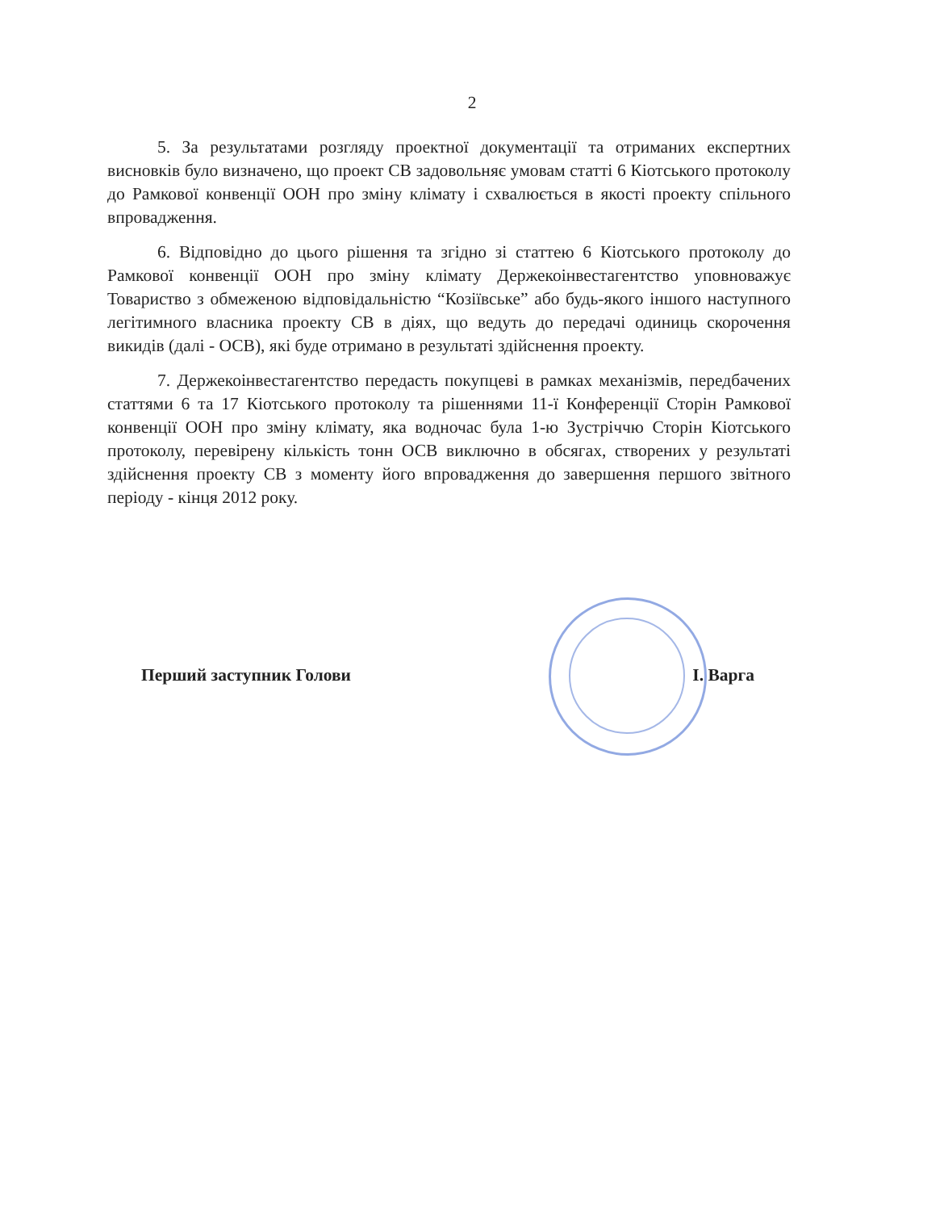2
5. За результатами розгляду проектної документації та отриманих експертних висновків було визначено, що проект СВ задовольняє умовам статті 6 Кіотського протоколу до Рамкової конвенції ООН про зміну клімату і схвалюється в якості проекту спільного впровадження.
6. Відповідно до цього рішення та згідно зі статтею 6 Кіотського протоколу до Рамкової конвенції ООН про зміну клімату Держекоінвестагентство уповноважує Товариство з обмеженою відповідальністю “Козіївське” або будь-якого іншого наступного легітимного власника проекту СВ в діях, що ведуть до передачі одиниць скорочення викидів (далі - ОСВ), які буде отримано в результаті здійснення проекту.
7. Держекоінвестагентство передасть покупцеві в рамках механізмів, передбачених статтями 6 та 17 Кіотського протоколу та рішеннями 11-ї Конференції Сторін Рамкової конвенції ООН про зміну клімату, яка водночас була 1-ю Зустріччю Сторін Кіотського протоколу, перевірену кількість тонн ОСВ виключно в обсягах, створених у результаті здійснення проекту СВ з моменту його впровадження до завершення першого звітного періоду - кінця 2012 року.
Перший заступник Голови І. Варга